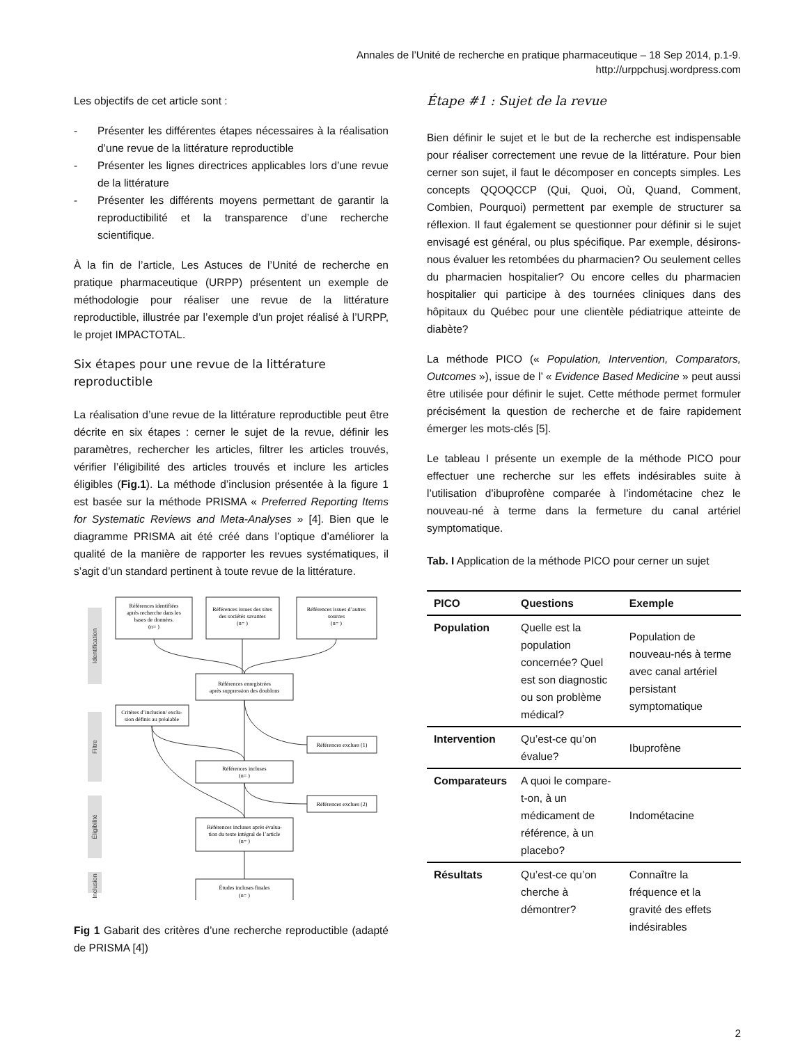Annales de l’Unité de recherche en pratique pharmaceutique – 18 Sep 2014, p.1-9.
http://urppchusj.wordpress.com
Les objectifs de cet article sont :
- Présenter les différentes étapes nécessaires à la réalisation d’une revue de la littérature reproductible
- Présenter les lignes directrices applicables lors d’une revue de la littérature
- Présenter les différents moyens permettant de garantir la reproductibilité et la transparence d’une recherche scientifique.
À la fin de l’article, Les Astuces de l’Unité de recherche en pratique pharmaceutique (URPP) présentent un exemple de méthodologie pour réaliser une revue de la littérature reproductible, illustrée par l’exemple d’un projet réalisé à l’URPP, le projet IMPACTOTAL.
Six étapes pour une revue de la littérature reproductible
La réalisation d’une revue de la littérature reproductible peut être décrite en six étapes : cerner le sujet de la revue, définir les paramètres, rechercher les articles, filtrer les articles trouvés, vérifier l’éligibilité des articles trouvés et inclure les articles éligibles (Fig.1). La méthode d’inclusion présentée à la figure 1 est basée sur la méthode PRISMA « Preferred Reporting Items for Systematic Reviews and Meta-Analyses » [4]. Bien que le diagramme PRISMA ait été créé dans l’optique d’améliorer la qualité de la manière de rapporter les revues systématiques, il s’agit d’un standard pertinent à toute revue de la littérature.
Identification
Filtre
Éligibilité
Inclusion
Références identifiées
après recherche dans les
bases de données.
(n= )
Références issues des sites
des sociétés savantes
(n= )
Références issues d’autres
sources
(n= )
Références enregistrées
après suppression des doublons
Critères d’inclusion/ exclu-
sion définis au préalable
Références exclues (1)
Références incluses
(n= )
Références exclues (2)
Références incluses après évalua-
tion du texte intégral de l’article
(n= )
Études incluses finales
(n= )
Fig 1 Gabarit des critères d’une recherche reproductible (adapté de PRISMA [4])
Étape #1 : Sujet de la revue
Bien définir le sujet et le but de la recherche est indispensable pour réaliser correctement une revue de la littérature. Pour bien cerner son sujet, il faut le décomposer en concepts simples. Les concepts QQOQCCP (Qui, Quoi, Où, Quand, Comment, Combien, Pourquoi) permettent par exemple de structurer sa réflexion. Il faut également se questionner pour définir si le sujet envisagé est général, ou plus spécifique. Par exemple, désirons-nous évaluer les retombées du pharmacien? Ou seulement celles du pharmacien hospitalier? Ou encore celles du pharmacien hospitalier qui participe à des tournées cliniques dans des hôpitaux du Québec pour une clientèle pédiatrique atteinte de diabète?
La méthode PICO (« Population, Intervention, Comparators, Outcomes »), issue de l’ « Evidence Based Medicine » peut aussi être utilisée pour définir le sujet. Cette méthode permet formuler précisément la question de recherche et de faire rapidement émerger les mots-clés [5].
Le tableau I présente un exemple de la méthode PICO pour effectuer une recherche sur les effets indésirables suite à l’utilisation d’ibuprofène comparée à l’indométacine chez le nouveau-né à terme dans la fermeture du canal artériel symptomatique.
Tab. I Application de la méthode PICO pour cerner un sujet
| PICO | Questions | Exemple |
| --- | --- | --- |
| Population | Quelle est la population concernée? Quel est son diagnostic ou son problème médical? | Population de nouveau-nés à terme avec canal artériel persistant symptomatique |
| Intervention | Qu’est-ce qu’on évalue? | Ibuprofène |
| Comparateurs | A quoi le compare-t-on, à un médicament de référence, à un placebo? | Indométacine |
| Résultats | Qu’est-ce qu’on cherche à démontrer? | Connaître la fréquence et la gravité des effets indésirables |
2